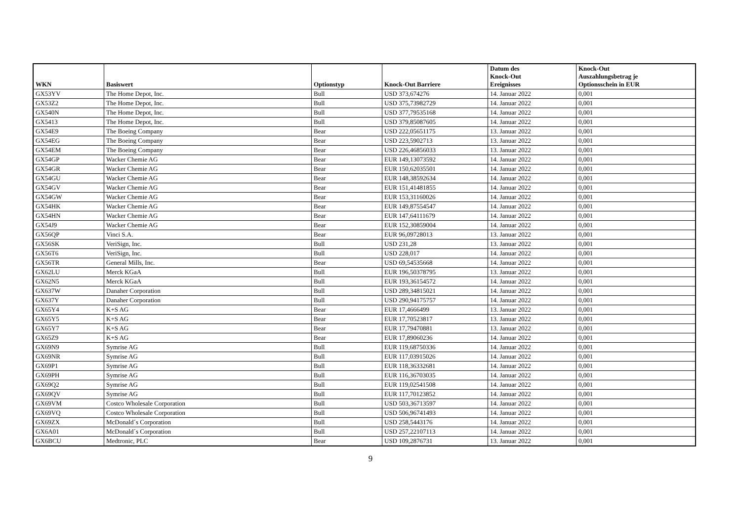| WKN | Basiswert | Optionstyp | Knock-Out Barriere | Datum des Knock-Out Ereignisses | Knock-Out Auszahlungsbetrag je Optionsschein in EUR |
| --- | --- | --- | --- | --- | --- |
| GX53YV | The Home Depot, Inc. | Bull | USD 373,674276 | 14. Januar 2022 | 0,001 |
| GX53Z2 | The Home Depot, Inc. | Bull | USD 375,73982729 | 14. Januar 2022 | 0,001 |
| GX540N | The Home Depot, Inc. | Bull | USD 377,79535168 | 14. Januar 2022 | 0,001 |
| GX5413 | The Home Depot, Inc. | Bull | USD 379,85087605 | 14. Januar 2022 | 0,001 |
| GX54E9 | The Boeing Company | Bear | USD 222,05651175 | 13. Januar 2022 | 0,001 |
| GX54EG | The Boeing Company | Bear | USD 223,5902713 | 13. Januar 2022 | 0,001 |
| GX54EM | The Boeing Company | Bear | USD 226,46856033 | 13. Januar 2022 | 0,001 |
| GX54GP | Wacker Chemie AG | Bear | EUR 149,13073592 | 14. Januar 2022 | 0,001 |
| GX54GR | Wacker Chemie AG | Bear | EUR 150,62035501 | 14. Januar 2022 | 0,001 |
| GX54GU | Wacker Chemie AG | Bear | EUR 148,38592634 | 14. Januar 2022 | 0,001 |
| GX54GV | Wacker Chemie AG | Bear | EUR 151,41481855 | 14. Januar 2022 | 0,001 |
| GX54GW | Wacker Chemie AG | Bear | EUR 153,31160026 | 14. Januar 2022 | 0,001 |
| GX54HK | Wacker Chemie AG | Bear | EUR 149,87554547 | 14. Januar 2022 | 0,001 |
| GX54HN | Wacker Chemie AG | Bear | EUR 147,64111679 | 14. Januar 2022 | 0,001 |
| GX54J9 | Wacker Chemie AG | Bear | EUR 152,30859004 | 14. Januar 2022 | 0,001 |
| GX56QP | Vinci S.A. | Bear | EUR 96,09728013 | 13. Januar 2022 | 0,001 |
| GX56SK | VeriSign, Inc. | Bull | USD 231,28 | 13. Januar 2022 | 0,001 |
| GX56T6 | VeriSign, Inc. | Bull | USD 228,017 | 14. Januar 2022 | 0,001 |
| GX56TR | General Mills, Inc. | Bear | USD 69,54535668 | 14. Januar 2022 | 0,001 |
| GX62LU | Merck KGaA | Bull | EUR 196,50378795 | 13. Januar 2022 | 0,001 |
| GX62N5 | Merck KGaA | Bull | EUR 193,36154572 | 14. Januar 2022 | 0,001 |
| GX637W | Danaher Corporation | Bull | USD 289,34815021 | 14. Januar 2022 | 0,001 |
| GX637Y | Danaher Corporation | Bull | USD 290,94175757 | 14. Januar 2022 | 0,001 |
| GX65Y4 | K+S AG | Bear | EUR 17,4666499 | 13. Januar 2022 | 0,001 |
| GX65Y5 | K+S AG | Bear | EUR 17,70523817 | 13. Januar 2022 | 0,001 |
| GX65Y7 | K+S AG | Bear | EUR 17,79470881 | 13. Januar 2022 | 0,001 |
| GX65Z9 | K+S AG | Bear | EUR 17,89060236 | 14. Januar 2022 | 0,001 |
| GX69N9 | Symrise AG | Bull | EUR 119,68750336 | 14. Januar 2022 | 0,001 |
| GX69NR | Symrise AG | Bull | EUR 117,03915026 | 14. Januar 2022 | 0,001 |
| GX69P1 | Symrise AG | Bull | EUR 118,36332681 | 14. Januar 2022 | 0,001 |
| GX69PH | Symrise AG | Bull | EUR 116,36703035 | 14. Januar 2022 | 0,001 |
| GX69Q2 | Symrise AG | Bull | EUR 119,02541508 | 14. Januar 2022 | 0,001 |
| GX69QV | Symrise AG | Bull | EUR 117,70123852 | 14. Januar 2022 | 0,001 |
| GX69VM | Costco Wholesale Corporation | Bull | USD 503,36713597 | 14. Januar 2022 | 0,001 |
| GX69VQ | Costco Wholesale Corporation | Bull | USD 506,96741493 | 14. Januar 2022 | 0,001 |
| GX69ZX | McDonald´s Corporation | Bull | USD 258,5443176 | 14. Januar 2022 | 0,001 |
| GX6A01 | McDonald´s Corporation | Bull | USD 257,22107113 | 14. Januar 2022 | 0,001 |
| GX6BCU | Medtronic, PLC | Bear | USD 109,2876731 | 13. Januar 2022 | 0,001 |
9